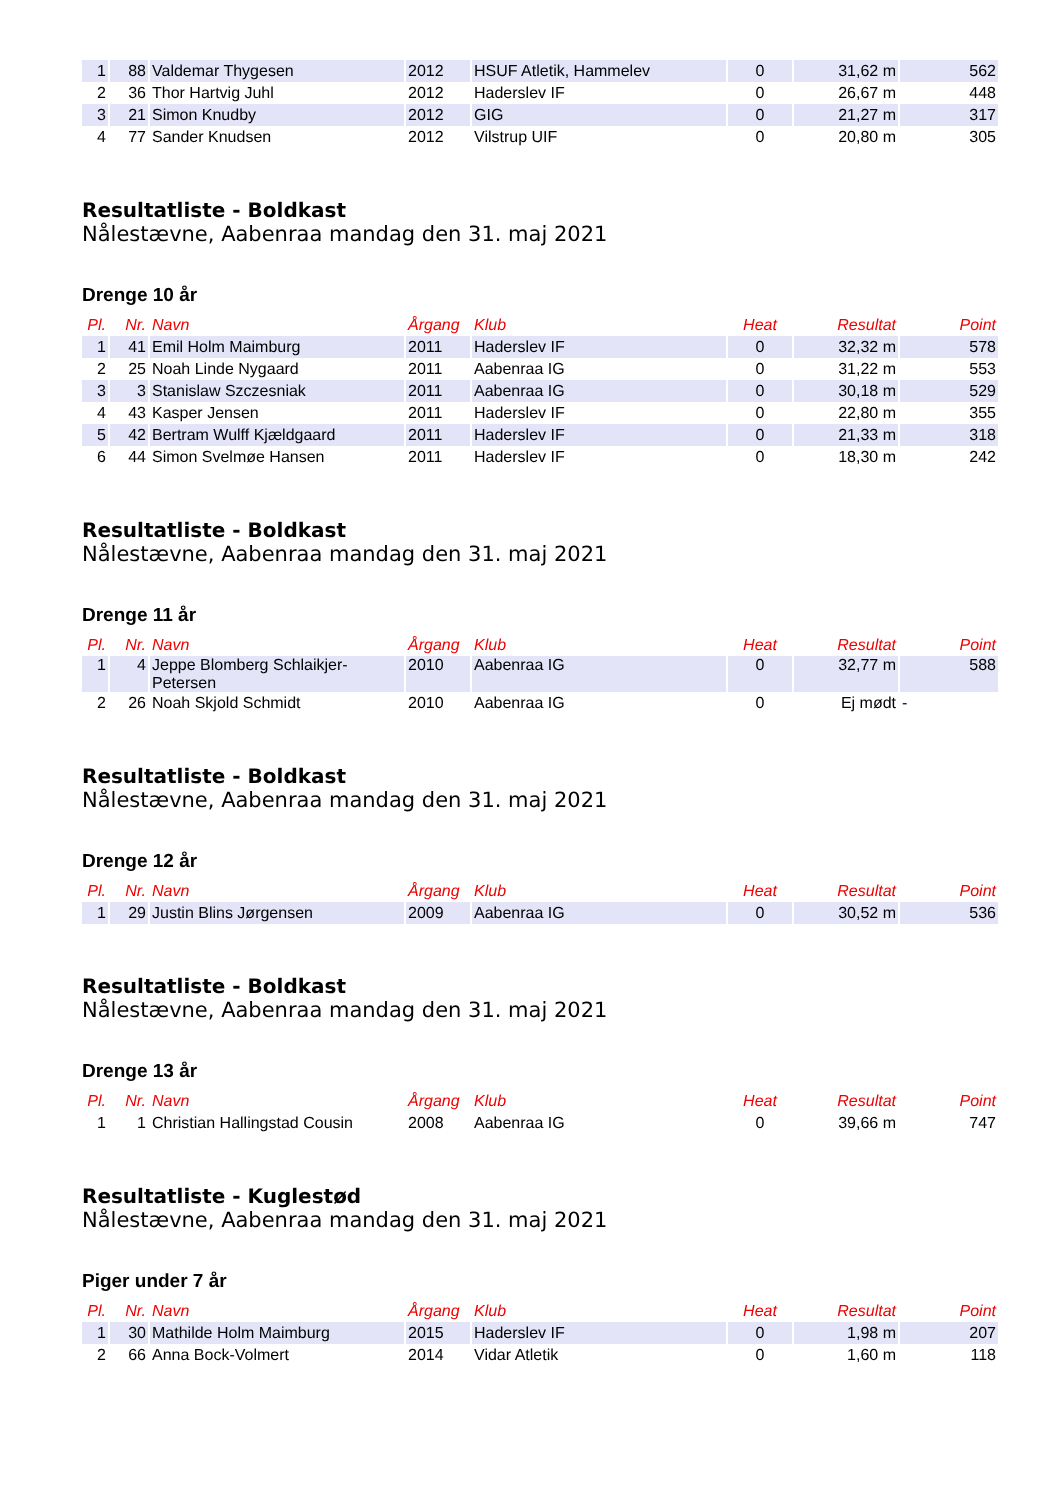| 1 | 88 | Valdemar Thygesen | 2012 | HSUF Atletik, Hammelev | 0 | 31,62 m | 562 |
| 2 | 36 | Thor Hartvig Juhl | 2012 | Haderslev IF | 0 | 26,67 m | 448 |
| 3 | 21 | Simon Knudby | 2012 | GIG | 0 | 21,27 m | 317 |
| 4 | 77 | Sander Knudsen | 2012 | Vilstrup UIF | 0 | 20,80 m | 305 |
Resultatliste - Boldkast
Nålestævne, Aabenraa mandag den 31. maj 2021
Drenge 10 år
| Pl. | Nr. | Navn | Årgang | Klub | Heat | Resultat | Point |
| --- | --- | --- | --- | --- | --- | --- | --- |
| 1 | 41 | Emil Holm Maimburg | 2011 | Haderslev IF | 0 | 32,32 m | 578 |
| 2 | 25 | Noah Linde Nygaard | 2011 | Aabenraa IG | 0 | 31,22 m | 553 |
| 3 | 3 | Stanislaw Szczesniak | 2011 | Aabenraa IG | 0 | 30,18 m | 529 |
| 4 | 43 | Kasper Jensen | 2011 | Haderslev IF | 0 | 22,80 m | 355 |
| 5 | 42 | Bertram Wulff Kjældgaard | 2011 | Haderslev IF | 0 | 21,33 m | 318 |
| 6 | 44 | Simon Svelmøe Hansen | 2011 | Haderslev IF | 0 | 18,30 m | 242 |
Resultatliste - Boldkast
Nålestævne, Aabenraa mandag den 31. maj 2021
Drenge 11 år
| Pl. | Nr. | Navn | Årgang | Klub | Heat | Resultat | Point |
| --- | --- | --- | --- | --- | --- | --- | --- |
| 1 | 4 | Jeppe Blomberg Schlaikjer- Petersen | 2010 | Aabenraa IG | 0 | 32,77 m | 588 |
| 2 | 26 | Noah Skjold Schmidt | 2010 | Aabenraa IG | 0 | Ej mødt | - |
Resultatliste - Boldkast
Nålestævne, Aabenraa mandag den 31. maj 2021
Drenge 12 år
| Pl. | Nr. | Navn | Årgang | Klub | Heat | Resultat | Point |
| --- | --- | --- | --- | --- | --- | --- | --- |
| 1 | 29 | Justin Blins Jørgensen | 2009 | Aabenraa IG | 0 | 30,52 m | 536 |
Resultatliste - Boldkast
Nålestævne, Aabenraa mandag den 31. maj 2021
Drenge 13 år
| Pl. | Nr. | Navn | Årgang | Klub | Heat | Resultat | Point |
| --- | --- | --- | --- | --- | --- | --- | --- |
| 1 | 1 | Christian Hallingstad Cousin | 2008 | Aabenraa IG | 0 | 39,66 m | 747 |
Resultatliste - Kuglestød
Nålestævne, Aabenraa mandag den 31. maj 2021
Piger under 7 år
| Pl. | Nr. | Navn | Årgang | Klub | Heat | Resultat | Point |
| --- | --- | --- | --- | --- | --- | --- | --- |
| 1 | 30 | Mathilde Holm Maimburg | 2015 | Haderslev IF | 0 | 1,98 m | 207 |
| 2 | 66 | Anna Bock-Volmert | 2014 | Vidar Atletik | 0 | 1,60 m | 118 |